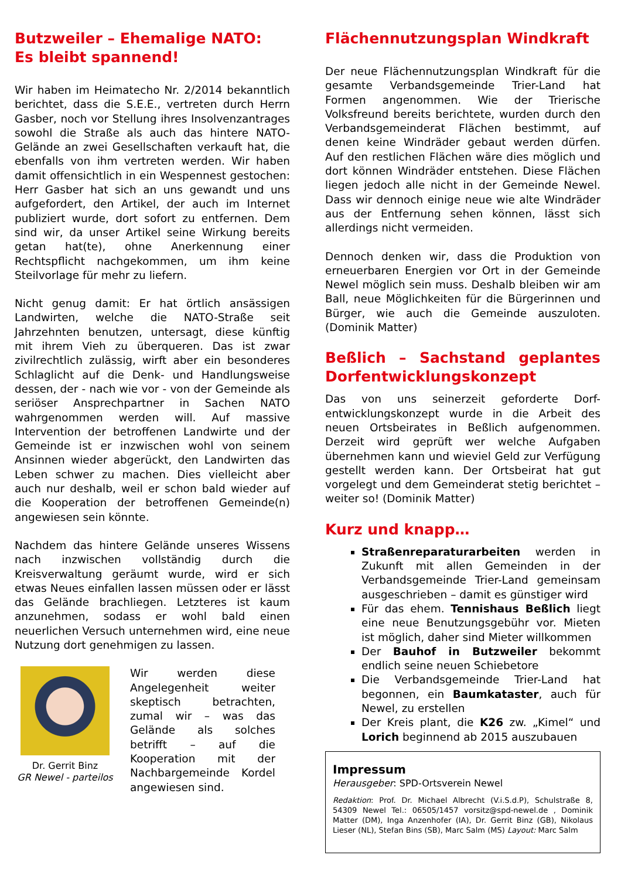Butzweiler – Ehemalige NATO:
Es bleibt spannend!
Wir haben im Heimatecho Nr. 2/2014 bekanntlich berichtet, dass die S.E.E., vertreten durch Herrn Gasber, noch vor Stellung ihres Insolvenzantrages sowohl die Straße als auch das hintere NATO-Gelände an zwei Gesellschaften verkauft hat, die ebenfalls von ihm vertreten werden. Wir haben damit offensichtlich in ein Wespennest gestochen: Herr Gasber hat sich an uns gewandt und uns aufgefordert, den Artikel, der auch im Internet publiziert wurde, dort sofort zu entfernen. Dem sind wir, da unser Artikel seine Wirkung bereits getan hat(te), ohne Anerkennung einer Rechtspflicht nachgekommen, um ihm keine Steilvorlage für mehr zu liefern.
Nicht genug damit: Er hat örtlich ansässigen Landwirten, welche die NATO-Straße seit Jahrzehnten benutzen, untersagt, diese künftig mit ihrem Vieh zu überqueren. Das ist zwar zivilrechtlich zulässig, wirft aber ein besonderes Schlaglicht auf die Denk- und Handlungsweise dessen, der - nach wie vor - von der Gemeinde als seriöser Ansprechpartner in Sachen NATO wahrgenommen werden will. Auf massive Intervention der betroffenen Landwirte und der Gemeinde ist er inzwischen wohl von seinem Ansinnen wieder abgerückt, den Landwirten das Leben schwer zu machen. Dies vielleicht aber auch nur deshalb, weil er schon bald wieder auf die Kooperation der betroffenen Gemeinde(n) angewiesen sein könnte.
Nachdem das hintere Gelände unseres Wissens nach inzwischen vollständig durch die Kreisverwaltung geräumt wurde, wird er sich etwas Neues einfallen lassen müssen oder er lässt das Gelände brachliegen. Letzteres ist kaum anzunehmen, sodass er wohl bald einen neuerlichen Versuch unternehmen wird, eine neue Nutzung dort genehmigen zu lassen.
Dr. Gerrit Binz
GR Newel - parteilos
Wir werden diese Angelegenheit weiter skeptisch betrachten, zumal wir – was das Gelände als solches betrifft – auf die Kooperation mit der Nachbargemeinde Kordel angewiesen sind.
Flächennutzungsplan Windkraft
Der neue Flächennutzungsplan Windkraft für die gesamte Verbandsgemeinde Trier-Land hat Formen angenommen. Wie der Trierische Volksfreund bereits berichtete, wurden durch den Verbandsgemeinderat Flächen bestimmt, auf denen keine Windräder gebaut werden dürfen. Auf den restlichen Flächen wäre dies möglich und dort können Windräder entstehen. Diese Flächen liegen jedoch alle nicht in der Gemeinde Newel. Dass wir dennoch einige neue wie alte Windräder aus der Entfernung sehen können, lässt sich allerdings nicht vermeiden.
Dennoch denken wir, dass die Produktion von erneuerbaren Energien vor Ort in der Gemeinde Newel möglich sein muss. Deshalb bleiben wir am Ball, neue Möglichkeiten für die Bürgerinnen und Bürger, wie auch die Gemeinde auszuloten. (Dominik Matter)
Beßlich – Sachstand geplantes Dorfentwicklungskonzept
Das von uns seinerzeit geforderte Dorf-entwicklungskonzept wurde in die Arbeit des neuen Ortsbeirates in Beßlich aufgenommen. Derzeit wird geprüft wer welche Aufgaben übernehmen kann und wieviel Geld zur Verfügung gestellt werden kann. Der Ortsbeirat hat gut vorgelegt und dem Gemeinderat stetig berichtet – weiter so! (Dominik Matter)
Kurz und knapp…
Straßenreparaturarbeiten werden in Zukunft mit allen Gemeinden in der Verbandsgemeinde Trier-Land gemeinsam ausgeschrieben – damit es günstiger wird
Für das ehem. Tennishaus Beßlich liegt eine neue Benutzungsgebühr vor. Mieten ist möglich, daher sind Mieter willkommen
Der Bauhof in Butzweiler bekommt endlich seine neuen Schiebetore
Die Verbandsgemeinde Trier-Land hat begonnen, ein Baumkataster, auch für Newel, zu erstellen
Der Kreis plant, die K26 zw. „Kimel“ und Lorich beginnend ab 2015 auszubauen
Impressum
Herausgeber: SPD-Ortsverein Newel
Redaktion: Prof. Dr. Michael Albrecht (V.i.S.d.P), Schulstraße 8, 54309 Newel Tel.: 06505/1457 vorsitz@spd-newel.de , Dominik Matter (DM), Inga Anzenhofer (IA), Dr. Gerrit Binz (GB), Nikolaus Lieser (NL), Stefan Bins (SB), Marc Salm (MS) Layout: Marc Salm